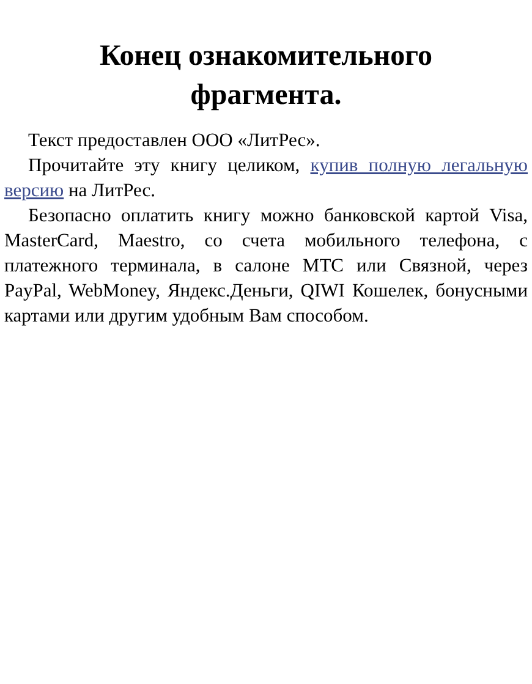Конец ознакомительного
фрагмента.
Текст предоставлен ООО «ЛитРес».
Прочитайте эту книгу целиком, купив полную легальную версию на ЛитРес.
Безопасно оплатить книгу можно банковской картой Visa, MasterCard, Maestro, со счета мобильного телефона, с платежного терминала, в салоне МТС или Связной, через PayPal, WebMoney, Яндекс.Деньги, QIWI Кошелек, бонусными картами или другим удобным Вам способом.